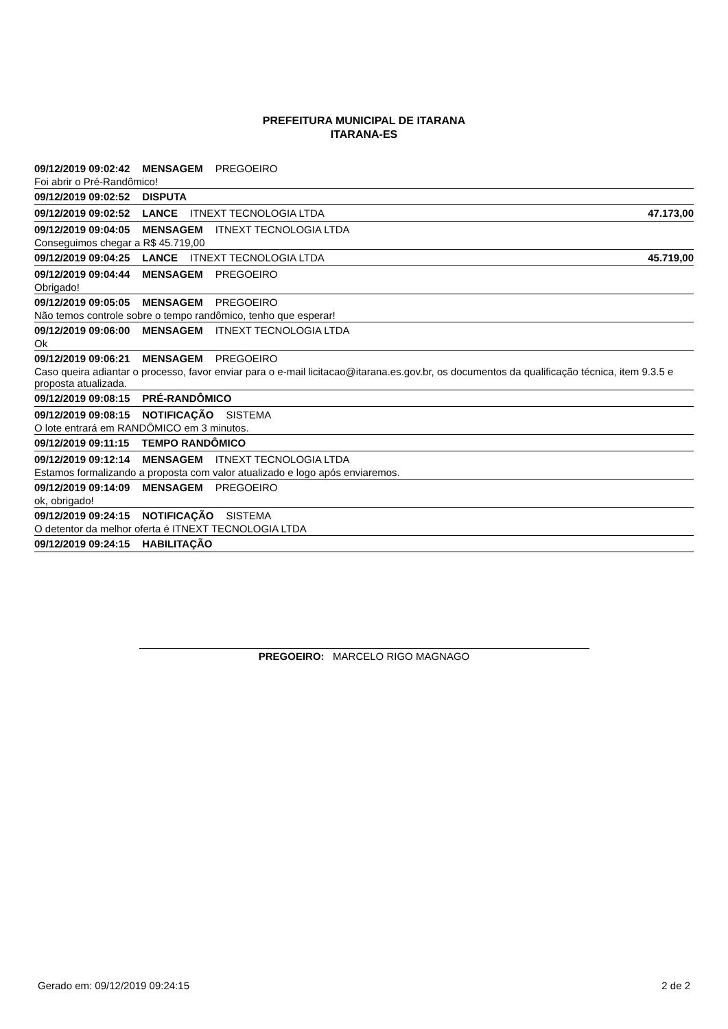PREFEITURA MUNICIPAL DE ITARANA
ITARANA-ES
09/12/2019 09:02:42 MENSAGEM PREGOEIRO
Foi abrir o Pré-Randômico!
09/12/2019 09:02:52 DISPUTA
09/12/2019 09:02:52 LANCE ITNEXT TECNOLOGIA LTDA 47.173,00
09/12/2019 09:04:05 MENSAGEM ITNEXT TECNOLOGIA LTDA
Conseguimos chegar a R$ 45.719,00
09/12/2019 09:04:25 LANCE ITNEXT TECNOLOGIA LTDA 45.719,00
09/12/2019 09:04:44 MENSAGEM PREGOEIRO
Obrigado!
09/12/2019 09:05:05 MENSAGEM PREGOEIRO
Não temos controle sobre o tempo randômico, tenho que esperar!
09/12/2019 09:06:00 MENSAGEM ITNEXT TECNOLOGIA LTDA
Ok
09/12/2019 09:06:21 MENSAGEM PREGOEIRO
Caso queira adiantar o processo, favor enviar para o e-mail licitacao@itarana.es.gov.br, os documentos da qualificação técnica, item 9.3.5 e proposta atualizada.
09/12/2019 09:08:15 PRÉ-RANDÔMICO
09/12/2019 09:08:15 NOTIFICAÇÃO SISTEMA
O lote entrará em RANDÔMICO em 3 minutos.
09/12/2019 09:11:15 TEMPO RANDÔMICO
09/12/2019 09:12:14 MENSAGEM ITNEXT TECNOLOGIA LTDA
Estamos formalizando a proposta com valor atualizado e logo após enviaremos.
09/12/2019 09:14:09 MENSAGEM PREGOEIRO
ok, obrigado!
09/12/2019 09:24:15 NOTIFICAÇÃO SISTEMA
O detentor da melhor oferta é ITNEXT TECNOLOGIA LTDA
09/12/2019 09:24:15 HABILITAÇÃO
PREGOEIRO: MARCELO RIGO MAGNAGO
Gerado em: 09/12/2019 09:24:15 2 de 2